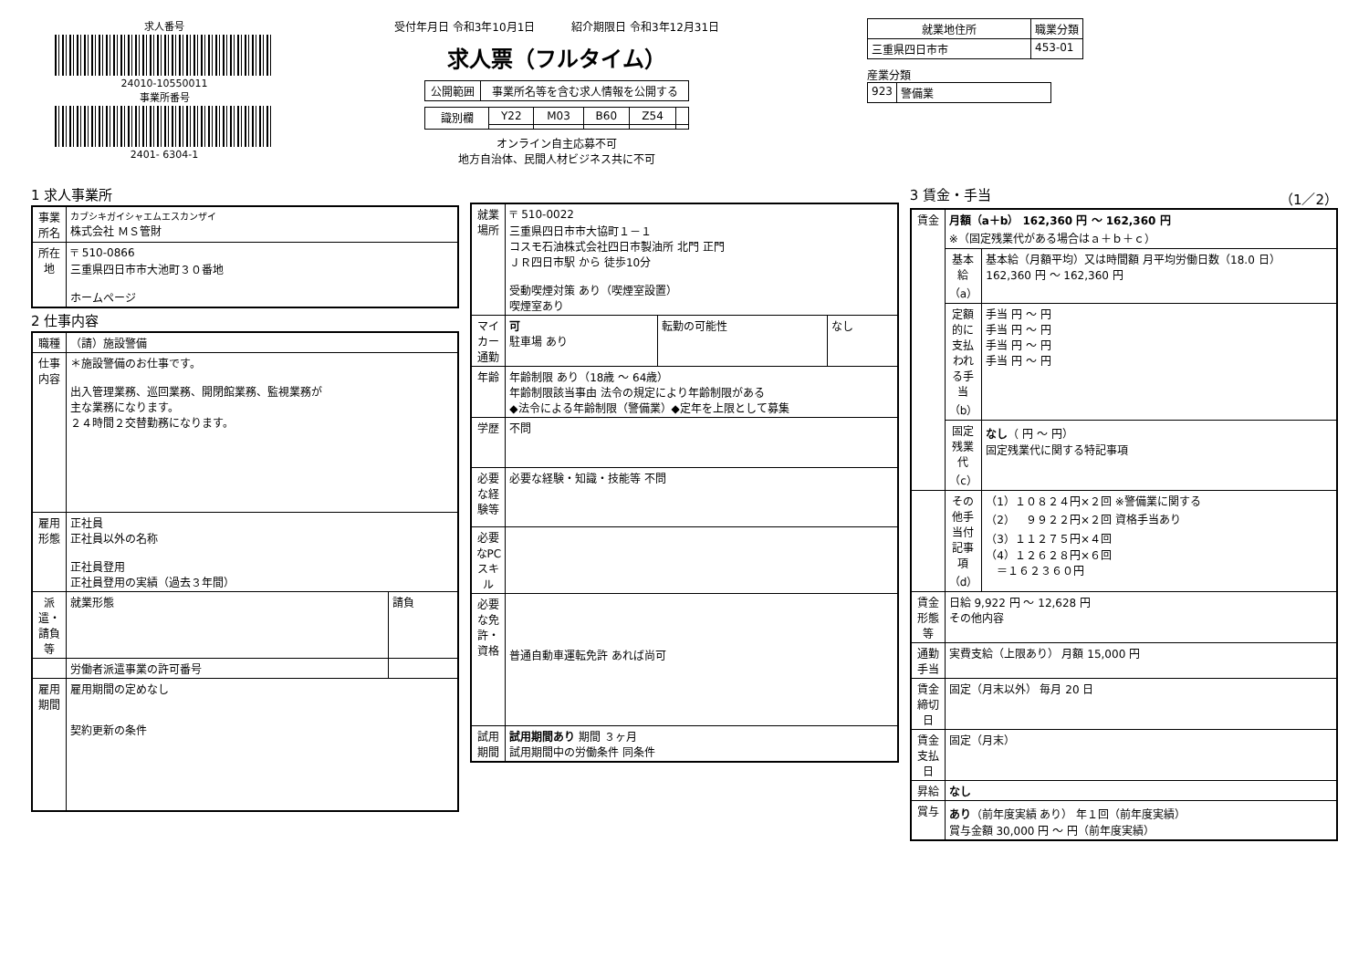求人番号
24010-10550011
事業所番号
2401- 6304-1
受付年月日 令和3年10月1日 　　　紹介期限日 令和3年12月31日
求人票（フルタイム）
| 公開範囲 | 事業所名等を含む求人情報を公開する |
| 識別欄 | Y22 | M03 | B60 | Z54 | |
オンライン自主応募不可
地方自治体、民間人材ビジネス共に不可
| 就業地住所 | 職業分類 |
| --- | --- |
| 三重県四日市市 | 453-01 |
産業分類
| 923 | 警備業 |
1 求人事業所
| 事業所名 | カブシキガイシャエムエスカンザイ 株式会社 ＭＳ管財 |
| 所在地 | 〒 510-0866 三重県四日市市大池町３０番地 ホームページ |
2 仕事内容
| 職種 | （請）施設警備 | |
| 仕事内容 | ＊施設警備のお仕事です。 出入管理業務、巡回業務、開閉館業務、監視業務が 主な業務になります。 ２４時間２交替勤務になります。 | |
| 雇用形態 | 正社員 正社員以外の名称 正社員登用 正社員登用の実績（過去３年間） | |
| 派遣・請負等 | 就業形態 | 請負 |
| | 労働者派遣事業の許可番号 | |
| 雇用期間 | 雇用期間の定めなし 契約更新の条件 | |
| 就業場所 | 〒 510-0022 三重県四日市市大協町１－１ コスモ石油株式会社四日市製油所 北門 正門 ＪＲ四日市駅 から 徒歩10分 受動喫煙対策 あり（喫煙室設置） 喫煙室あり | | |
| マイカー通勤 | 可 駐車場 あり | 転勤の可能性 | なし |
| 年齢 | 年齢制限 あり（18歳 ～ 64歳） 年齢制限該当事由 法令の規定により年齢制限がある ◆法令による年齢制限（警備業）◆定年を上限として募集 | | |
| 学歴 | 不問 | | |
| 必要な経験等 | 必要な経験・知識・技能等 不問 | | |
| 必要なPCスキル | | | |
| 必要な免許・資格 | 普通自動車運転免許 あれば尚可 | | |
| 試用期間 | 試用期間あり 期間 ３ヶ月 試用期間中の労働条件 同条件 | | |
3 賃金・手当 （1／2）
| 賃金 | 月額（a＋b） 162,360 円 ～ 162,360 円 ※（固定残業代がある場合はａ＋ｂ＋ｃ） | |
| | 基本給（a） | 基本給（月額平均）又は時間額 月平均労働日数（18.0 日） 162,360 円 ～ 162,360 円 |
| | 定額的に支払われる手当（b） | 手当 円 ～ 円 手当 円 ～ 円 手当 円 ～ 円 手当 円 ～ 円 |
| | 固定残業代（c） | なし （ 円 ～ 円） 固定残業代に関する特記事項 |
| | その他手当付記事項（d） | （1）１０８２４円×２回 ※警備業に関する （2） ９９２２円×２回 資格手当あり （3）１１２７５円×４回 （4）１２６２８円×６回 ＝１６２３６０円 |
| 賃金形態等 | 日給 9,922 円 ～ 12,628 円 その他内容 | |
| 通勤手当 | 実費支給（上限あり） 月額 15,000 円 | |
| 賃金締切日 | 固定（月末以外） 毎月 20 日 | |
| 賃金支払日 | 固定（月末） | |
| 昇給 | なし | |
| 賞与 | あり （前年度実績 あり） 年１回（前年度実績） 賞与金額 30,000 円 ～ 円（前年度実績） | |